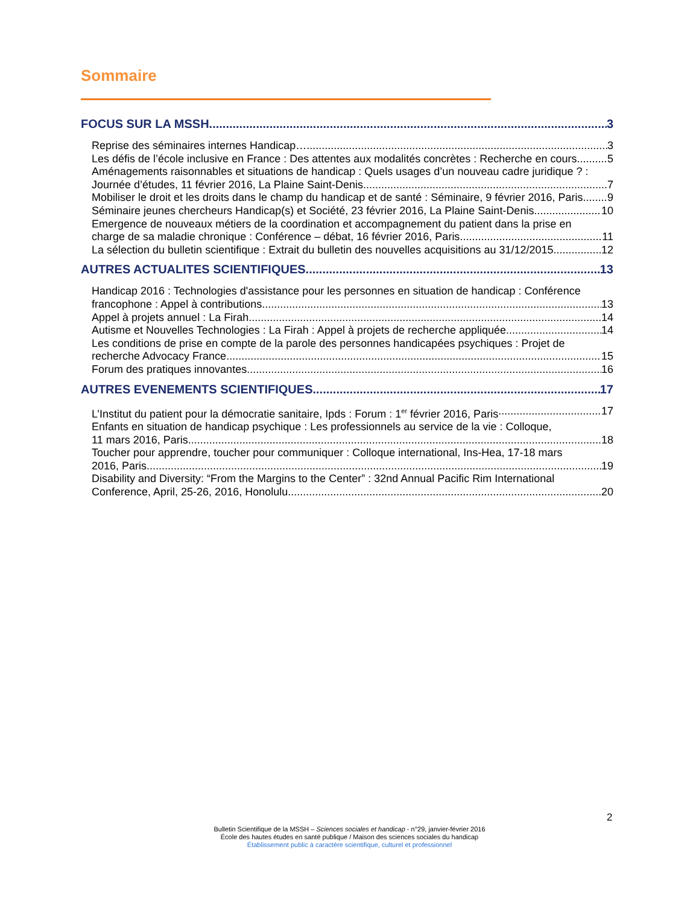Sommaire
FOCUS SUR LA MSSH 3
Reprise des séminaires internes Handicap… 3
Les défis de l’école inclusive en France : Des attentes aux modalités concrètes : Recherche en cours 5
Aménagements raisonnables et situations de handicap : Quels usages d’un nouveau cadre juridique ? :
Journée d’études, 11 février 2016, La Plaine Saint-Denis 7
Mobiliser le droit et les droits dans le champ du handicap et de santé : Séminaire, 9 février 2016, Paris 9
Séminaire jeunes chercheurs Handicap(s) et Société, 23 février 2016, La Plaine Saint-Denis 10
Emergence de nouveaux métiers de la coordination et accompagnement du patient dans la prise en
charge de sa maladie chronique : Conférence – débat, 16 février 2016, Paris 11
La sélection du bulletin scientifique : Extrait du bulletin des nouvelles acquisitions au 31/12/2015 12
AUTRES ACTUALITES SCIENTIFIQUES 13
Handicap 2016 : Technologies d'assistance pour les personnes en situation de handicap : Conférence
francophone : Appel à contributions 13
Appel à projets annuel : La Firah 14
Autisme et Nouvelles Technologies : La Firah : Appel à projets de recherche appliquée 14
Les conditions de prise en compte de la parole des personnes handicapées psychiques : Projet de
recherche Advocacy France 15
Forum des pratiques innovantes 16
AUTRES EVENEMENTS SCIENTIFIQUES 17
L’Institut du patient pour la démocratie sanitaire, Ipds : Forum : 1<sup>er</sup> février 2016, Paris 17
Enfants en situation de handicap psychique : Les professionnels au service de la vie : Colloque,
11 mars 2016, Paris 18
Toucher pour apprendre, toucher pour communiquer : Colloque international, Ins-Hea, 17-18 mars
2016, Paris 19
Disability and Diversity: “From the Margins to the Center” : 32nd Annual Pacific Rim International
Conference, April, 25-26, 2016, Honolulu 20
2
Bulletin Scientifique de la MSSH – Sciences sociales et handicap - n°29, janvier-février 2016
École des hautes études en santé publique / Maison des sciences sociales du handicap
Établissement public à caractère scientifique, culturel et professionnel